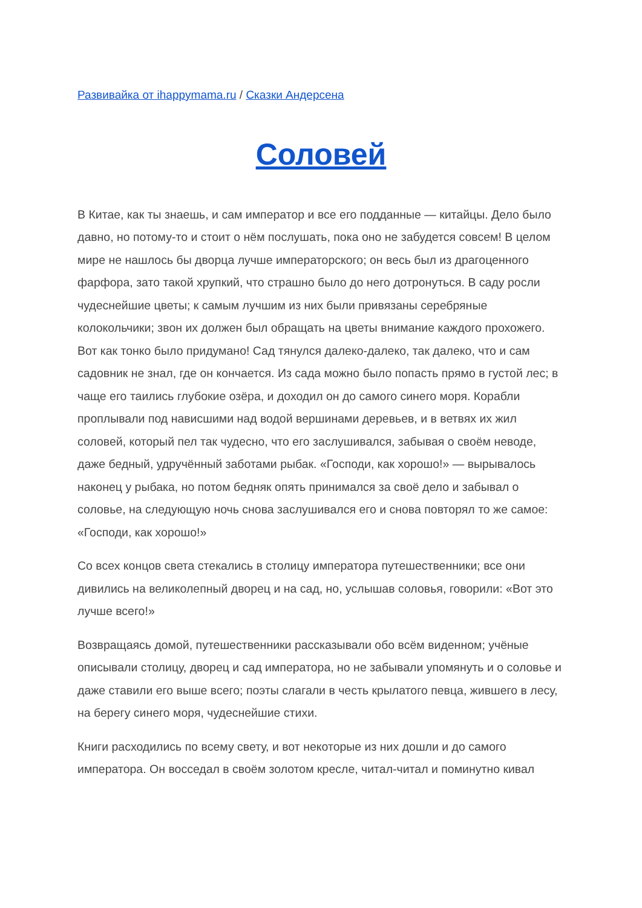Развивайка от ihappymama.ru / Сказки Андерсена
Соловей
В Китае, как ты знаешь, и сам император и все его подданные — китайцы. Дело было давно, но потому-то и стоит о нём послушать, пока оно не забудется совсем! В целом мире не нашлось бы дворца лучше императорского; он весь был из драгоценного фарфора, зато такой хрупкий, что страшно было до него дотронуться. В саду росли чудеснейшие цветы; к самым лучшим из них были привязаны серебряные колокольчики; звон их должен был обращать на цветы внимание каждого прохожего. Вот как тонко было придумано! Сад тянулся далеко-далеко, так далеко, что и сам садовник не знал, где он кончается. Из сада можно было попасть прямо в густой лес; в чаще его таились глубокие озёра, и доходил он до самого синего моря. Корабли проплывали под нависшими над водой вершинами деревьев, и в ветвях их жил соловей, который пел так чудесно, что его заслушивался, забывая о своём неводе, даже бедный, удручённый заботами рыбак. «Господи, как хорошо!» — вырывалось наконец у рыбака, но потом бедняк опять принимался за своё дело и забывал о соловье, на следующую ночь снова заслушивался его и снова повторял то же самое: «Господи, как хорошо!»
Со всех концов света стекались в столицу императора путешественники; все они дивились на великолепный дворец и на сад, но, услышав соловья, говорили: «Вот это лучше всего!»
Возвращаясь домой, путешественники рассказывали обо всём виденном; учёные описывали столицу, дворец и сад императора, но не забывали упомянуть и о соловье и даже ставили его выше всего; поэты слагали в честь крылатого певца, жившего в лесу, на берегу синего моря, чудеснейшие стихи.
Книги расходились по всему свету, и вот некоторые из них дошли и до самого императора. Он восседал в своём золотом кресле, читал-читал и поминутно кивал